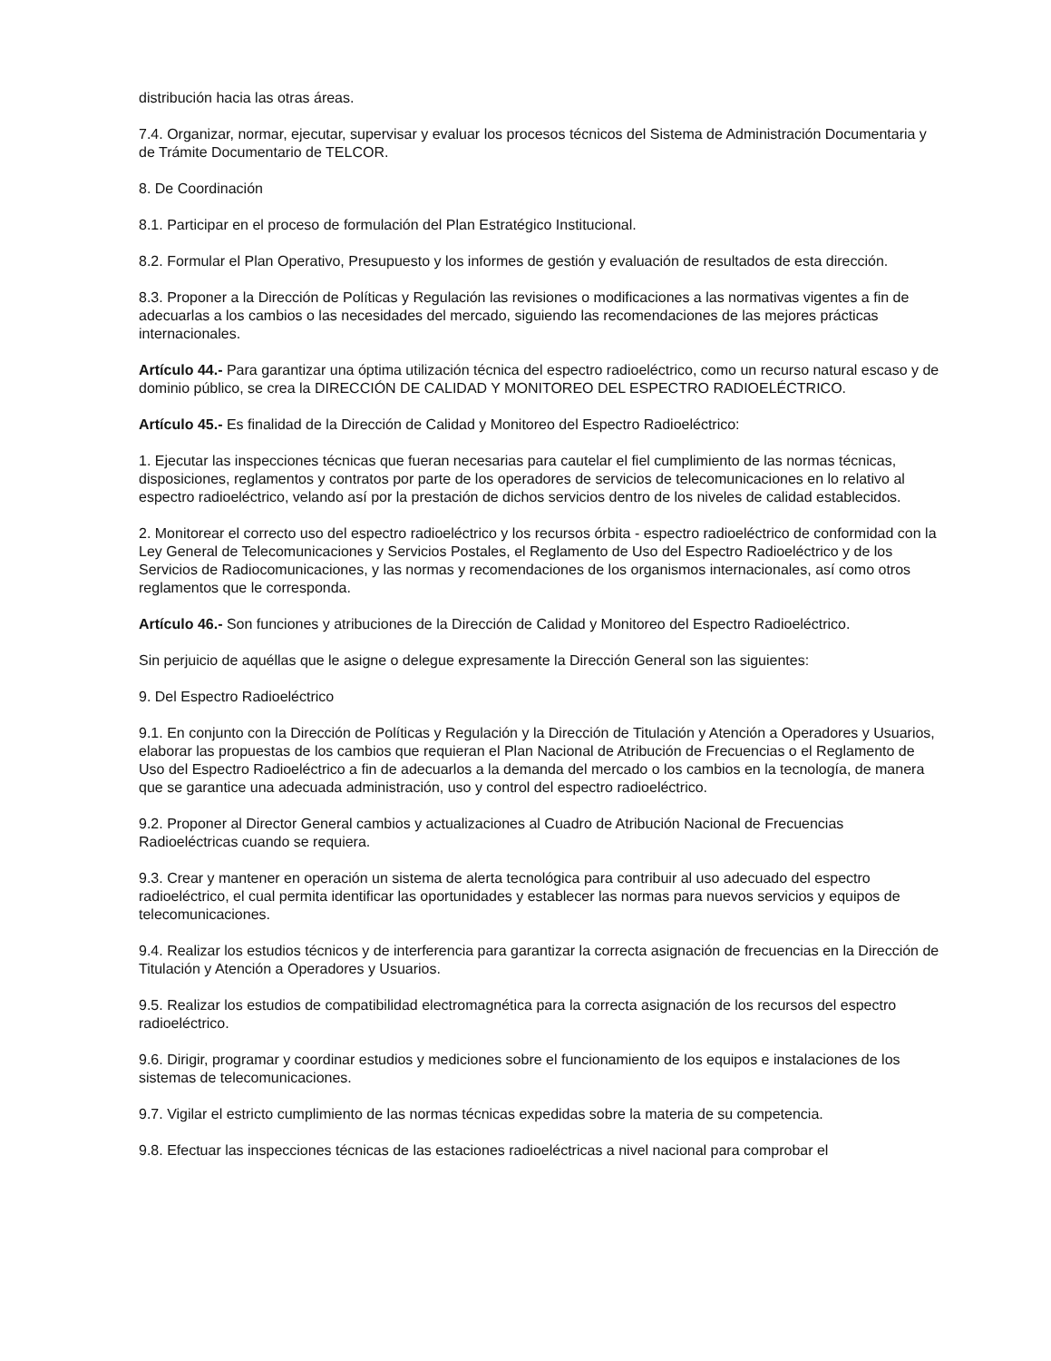distribución hacia las otras áreas.
7.4. Organizar, normar, ejecutar, supervisar y evaluar los procesos técnicos del Sistema de Administración Documentaria y de Trámite Documentario de TELCOR.
8. De Coordinación
8.1. Participar en el proceso de formulación del Plan Estratégico Institucional.
8.2. Formular el Plan Operativo, Presupuesto y los informes de gestión y evaluación de resultados de esta dirección.
8.3. Proponer a la Dirección de Políticas y Regulación las revisiones o modificaciones a las normativas vigentes a fin de adecuarlas a los cambios o las necesidades del mercado, siguiendo las recomendaciones de las mejores prácticas internacionales.
Artículo 44.- Para garantizar una óptima utilización técnica del espectro radioeléctrico, como un recurso natural escaso y de dominio público, se crea la DIRECCIÓN DE CALIDAD Y MONITOREO DEL ESPECTRO RADIOELÉCTRICO.
Artículo 45.- Es finalidad de la Dirección de Calidad y Monitoreo del Espectro Radioeléctrico:
1. Ejecutar las inspecciones técnicas que fueran necesarias para cautelar el fiel cumplimiento de las normas técnicas, disposiciones, reglamentos y contratos por parte de los operadores de servicios de telecomunicaciones en lo relativo al espectro radioeléctrico, velando así por la prestación de dichos servicios dentro de los niveles de calidad establecidos.
2. Monitorear el correcto uso del espectro radioeléctrico y los recursos órbita - espectro radioeléctrico de conformidad con la Ley General de Telecomunicaciones y Servicios Postales, el Reglamento de Uso del Espectro Radioeléctrico y de los Servicios de Radiocomunicaciones, y las normas y recomendaciones de los organismos internacionales, así como otros reglamentos que le corresponda.
Artículo 46.- Son funciones y atribuciones de la Dirección de Calidad y Monitoreo del Espectro Radioeléctrico.
Sin perjuicio de aquéllas que le asigne o delegue expresamente la Dirección General son las siguientes:
9. Del Espectro Radioeléctrico
9.1. En conjunto con la Dirección de Políticas y Regulación y la Dirección de Titulación y Atención a Operadores y Usuarios, elaborar las propuestas de los cambios que requieran el Plan Nacional de Atribución de Frecuencias o el Reglamento de Uso del Espectro Radioeléctrico a fin de adecuarlos a la demanda del mercado o los cambios en la tecnología, de manera que se garantice una adecuada administración, uso y control del espectro radioeléctrico.
9.2. Proponer al Director General cambios y actualizaciones al Cuadro de Atribución Nacional de Frecuencias Radioeléctricas cuando se requiera.
9.3. Crear y mantener en operación un sistema de alerta tecnológica para contribuir al uso adecuado del espectro radioeléctrico, el cual permita identificar las oportunidades y establecer las normas para nuevos servicios y equipos de telecomunicaciones.
9.4. Realizar los estudios técnicos y de interferencia para garantizar la correcta asignación de frecuencias en la Dirección de Titulación y Atención a Operadores y Usuarios.
9.5. Realizar los estudios de compatibilidad electromagnética para la correcta asignación de los recursos del espectro radioeléctrico.
9.6. Dirigir, programar y coordinar estudios y mediciones sobre el funcionamiento de los equipos e instalaciones de los sistemas de telecomunicaciones.
9.7. Vigilar el estricto cumplimiento de las normas técnicas expedidas sobre la materia de su competencia.
9.8. Efectuar las inspecciones técnicas de las estaciones radioeléctricas a nivel nacional para comprobar el